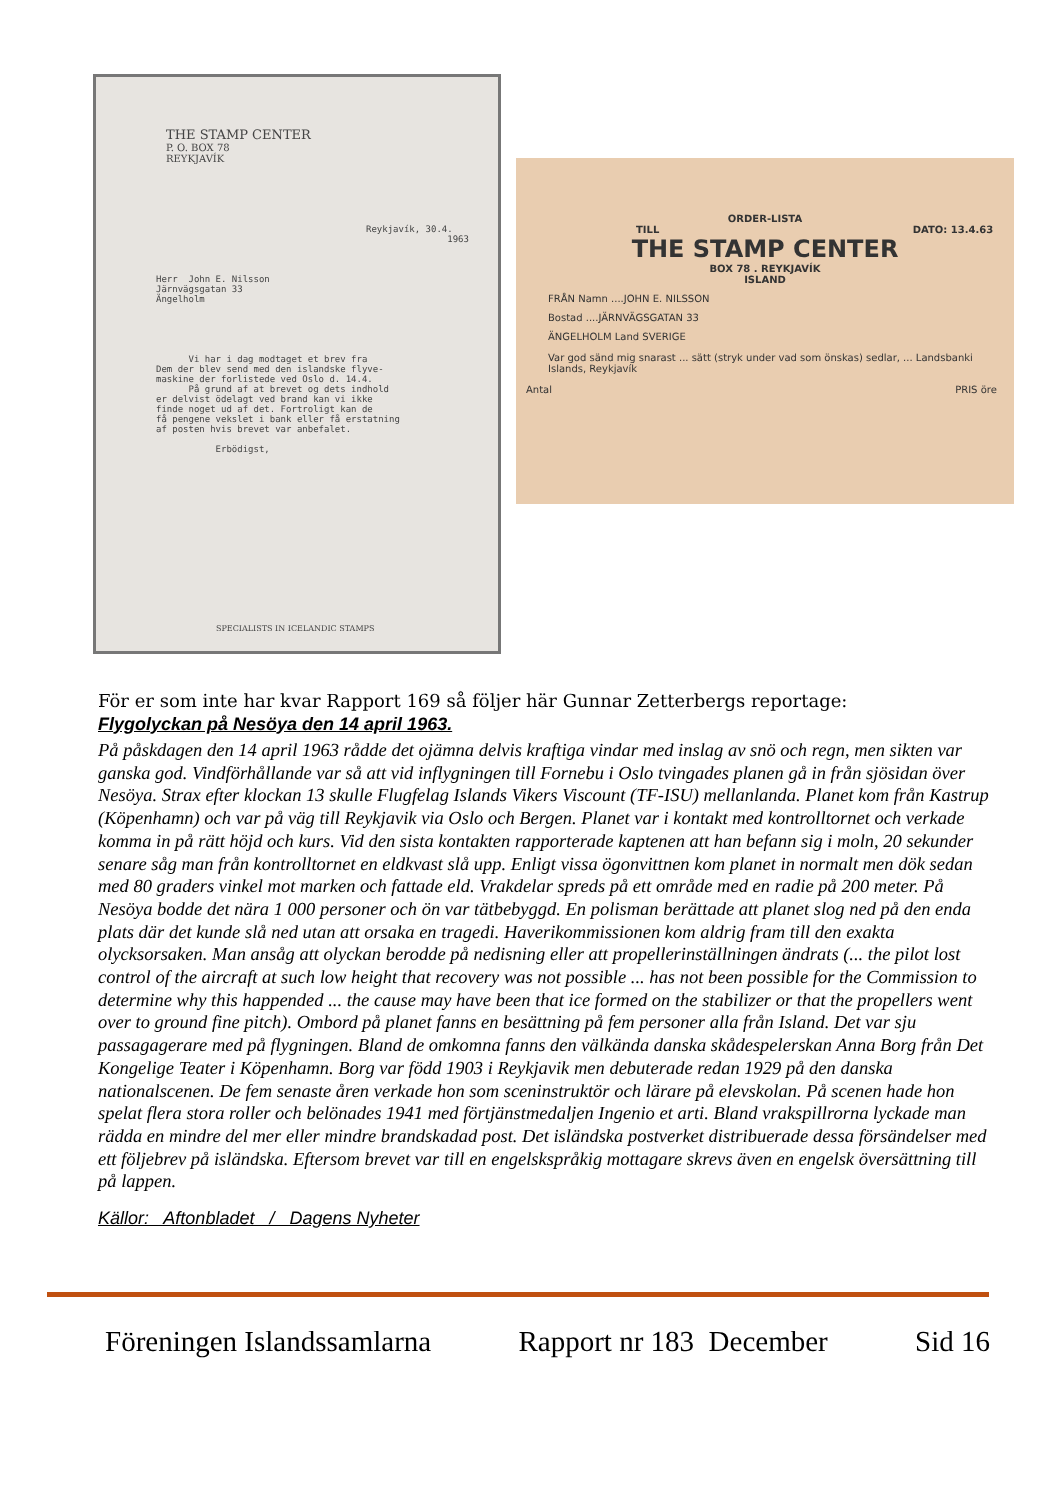THE STAMP CENTER
P. O. BOX 78
REYKJAVÍK
Reykjavík, 30.4. 1963
Herr John E. Nilsson Järnvägsgatan 33 Ängelholm
Vi har i dag modtaget et brev fra Dem der blev send med den islandske flyve- maskine der forlistede ved Oslo d. 14.4. På grund af at brevet og dets indhold er delvist ödelagt ved brand kan vi ikke finde noget ud af det. Fortroligt kan de få pengene vekslet i bank eller få erstatning af posten hvis brevet var anbefalet. Erbödigst,
SPECIALISTS IN ICELANDIC STAMPS
ORDER-LISTA
TILL DATO: 13.4.63
THE STAMP CENTER
BOX 78 . REYKJAVÍK
ISLAND
FRÅN Namn ....JOHN E. NILSSON
Bostad ....JÄRNVÄGSGATAN 33
ÄNGELHOLM Land SVERIGE
Var god sänd mig snarast ... sätt (stryk under vad som önskas) sedlar, ... Landsbanki Islands, Reykjavík
Antal PRIS öre
För er som inte har kvar Rapport 169 så följer här Gunnar Zetterbergs reportage:
Flygolyckan på Nesöya den 14 april 1963.
På påskdagen den 14 april 1963 rådde det ojämna delvis kraftiga vindar med inslag av snö och regn, men sikten var ganska god. Vindförhållande var så att vid inflygningen till Fornebu i Oslo tvingades planen gå in från sjösidan över Nesöya. Strax efter klockan 13 skulle Flugfelag Islands Vikers Viscount (TF-ISU) mellanlanda. Planet kom från Kastrup (Köpenhamn) och var på väg till Reykjavik via Oslo och Bergen. Planet var i kontakt med kontrolltornet och verkade komma in på rätt höjd och kurs. Vid den sista kontakten rapporterade kaptenen att han befann sig i moln, 20 sekunder senare såg man från kontrolltornet en eldkvast slå upp. Enligt vissa ögonvittnen kom planet in normalt men dök sedan med 80 graders vinkel mot marken och fattade eld. Vrakdelar spreds på ett område med en radie på 200 meter. På Nesöya bodde det nära 1 000 personer och ön var tätbebyggd. En polisman berättade att planet slog ned på den enda plats där det kunde slå ned utan att orsaka en tragedi. Haverikommissionen kom aldrig fram till den exakta olycksorsaken. Man ansåg att olyckan berodde på nedisning eller att propellerinställningen ändrats (... the pilot lost control of the aircraft at such low height that recovery was not possible ... has not been possible for the Commission to determine why this happended ... the cause may have been that ice formed on the stabilizer or that the propellers went over to ground fine pitch). Ombord på planet fanns en besättning på fem personer alla från Island. Det var sju passagagerare med på flygningen. Bland de omkomna fanns den välkända danska skådespelerskan Anna Borg från Det Kongelige Teater i Köpenhamn. Borg var född 1903 i Reykjavik men debuterade redan 1929 på den danska nationalscenen. De fem senaste åren verkade hon som sceninstruktör och lärare på elevskolan. På scenen hade hon spelat flera stora roller och belönades 1941 med förtjänstmedaljen Ingenio et arti. Bland vrakspillrorna lyckade man rädda en mindre del mer eller mindre brandskadad post. Det isländska postverket distribuerade dessa försändelser med ett följebrev på isländska. Eftersom brevet var till en engelskspråkig mottagare skrevs även en engelsk översättning till på lappen.
Källor: Aftonbladet / Dagens Nyheter
Föreningen Islandssamlarna Rapport nr 183 December Sid 16